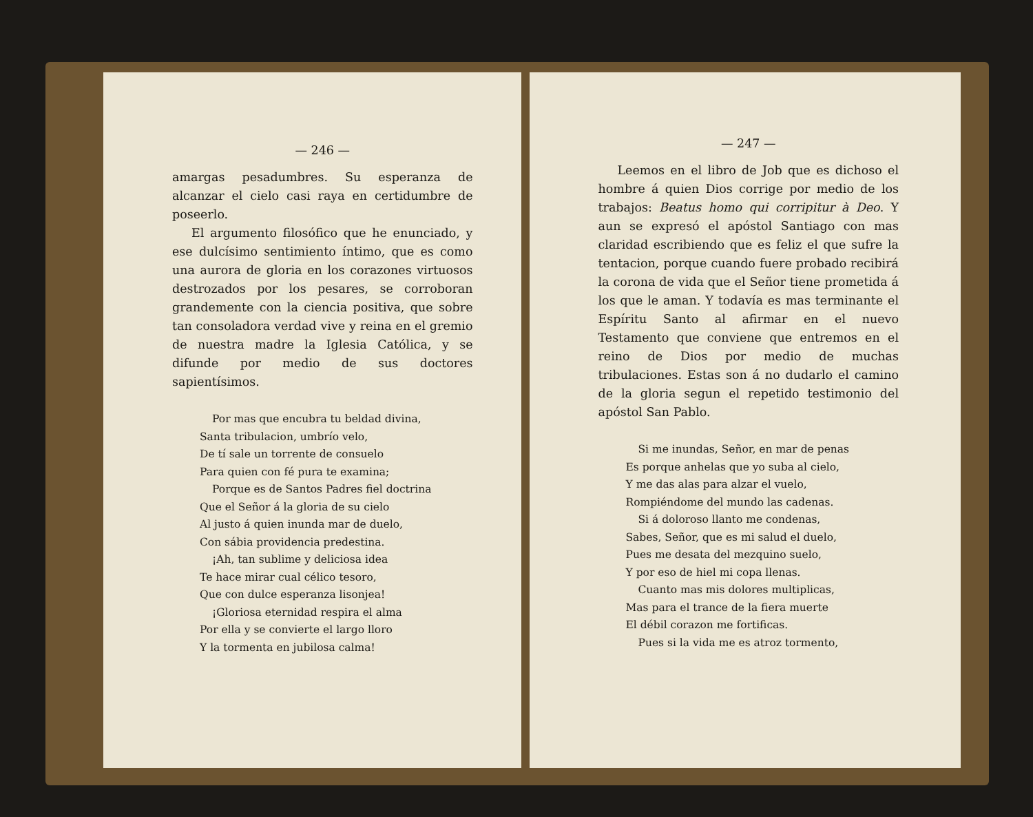— 246 —
amargas pesadumbres. Su esperanza de alcanzar el cielo casi raya en certidumbre de poseerlo.
El argumento filosófico que he enunciado, y ese dulcísimo sentimiento íntimo, que es como una aurora de gloria en los corazones virtuosos destrozados por los pesares, se corroboran grandemente con la ciencia positiva, que sobre tan consoladora verdad vive y reina en el gremio de nuestra madre la Iglesia Católica, y se difunde por medio de sus doctores sapientísimos.
Por mas que encubra tu beldad divina,
Santa tribulacion, umbrío velo,
De tí sale un torrente de consuelo
Para quien con fé pura te examina;
Porque es de Santos Padres fiel doctrina
Que el Señor á la gloria de su cielo
Al justo á quien inunda mar de duelo,
Con sábia providencia predestina.
¡Ah, tan sublime y deliciosa idea
Te hace mirar cual célico tesoro,
Que con dulce esperanza lisonjea!
¡Gloriosa eternidad respira el alma
Por ella y se convierte el largo lloro
Y la tormenta en jubilosa calma!
— 247 —
Leemos en el libro de Job que es dichoso el hombre á quien Dios corrige por medio de los trabajos: Beatus homo qui corripitur à Deo. Y aun se expresó el apóstol Santiago con mas claridad escribiendo que es feliz el que sufre la tentacion, porque cuando fuere probado recibirá la corona de vida que el Señor tiene prometida á los que le aman. Y todavía es mas terminante el Espíritu Santo al afirmar en el nuevo Testamento que conviene que entremos en el reino de Dios por medio de muchas tribulaciones. Estas son á no dudarlo el camino de la gloria segun el repetido testimonio del apóstol San Pablo.
Si me inundas, Señor, en mar de penas
Es porque anhelas que yo suba al cielo,
Y me das alas para alzar el vuelo,
Rompiéndome del mundo las cadenas.
Si á doloroso llanto me condenas,
Sabes, Señor, que es mi salud el duelo,
Pues me desata del mezquino suelo,
Y por eso de hiel mi copa llenas.
Cuanto mas mis dolores multiplicas,
Mas para el trance de la fiera muerte
El débil corazon me fortificas.
Pues si la vida me es atroz tormento,